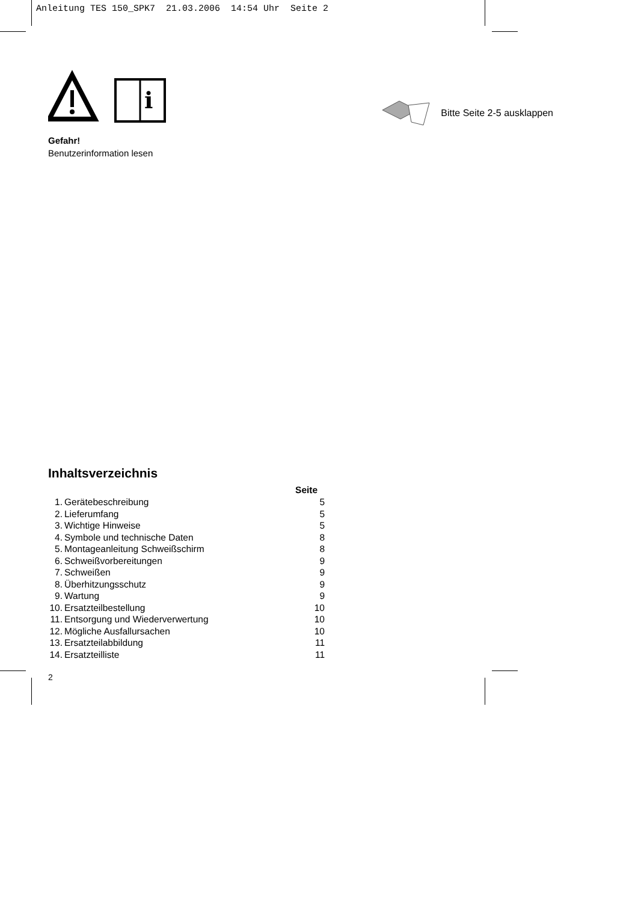Anleitung TES 150_SPK7 21.03.2006 14:54 Uhr Seite 2
i
Gefahr!
Benutzerinformation lesen
Bitte Seite 2-5 ausklappen
Inhaltsverzeichnis
| | | Seite |
| 1. | Gerätebeschreibung | 5 |
| 2. | Lieferumfang | 5 |
| 3. | Wichtige Hinweise | 5 |
| 4. | Symbole und technische Daten | 8 |
| 5. | Montageanleitung Schweißschirm | 8 |
| 6. | Schweißvorbereitungen | 9 |
| 7. | Schweißen | 9 |
| 8. | Überhitzungsschutz | 9 |
| 9. | Wartung | 9 |
| 10. | Ersatzteilbestellung | 10 |
| 11. | Entsorgung und Wiederverwertung | 10 |
| 12. | Mögliche Ausfallursachen | 10 |
| 13. | Ersatzteilabbildung | 11 |
| 14. | Ersatzteilliste | 11 |
2